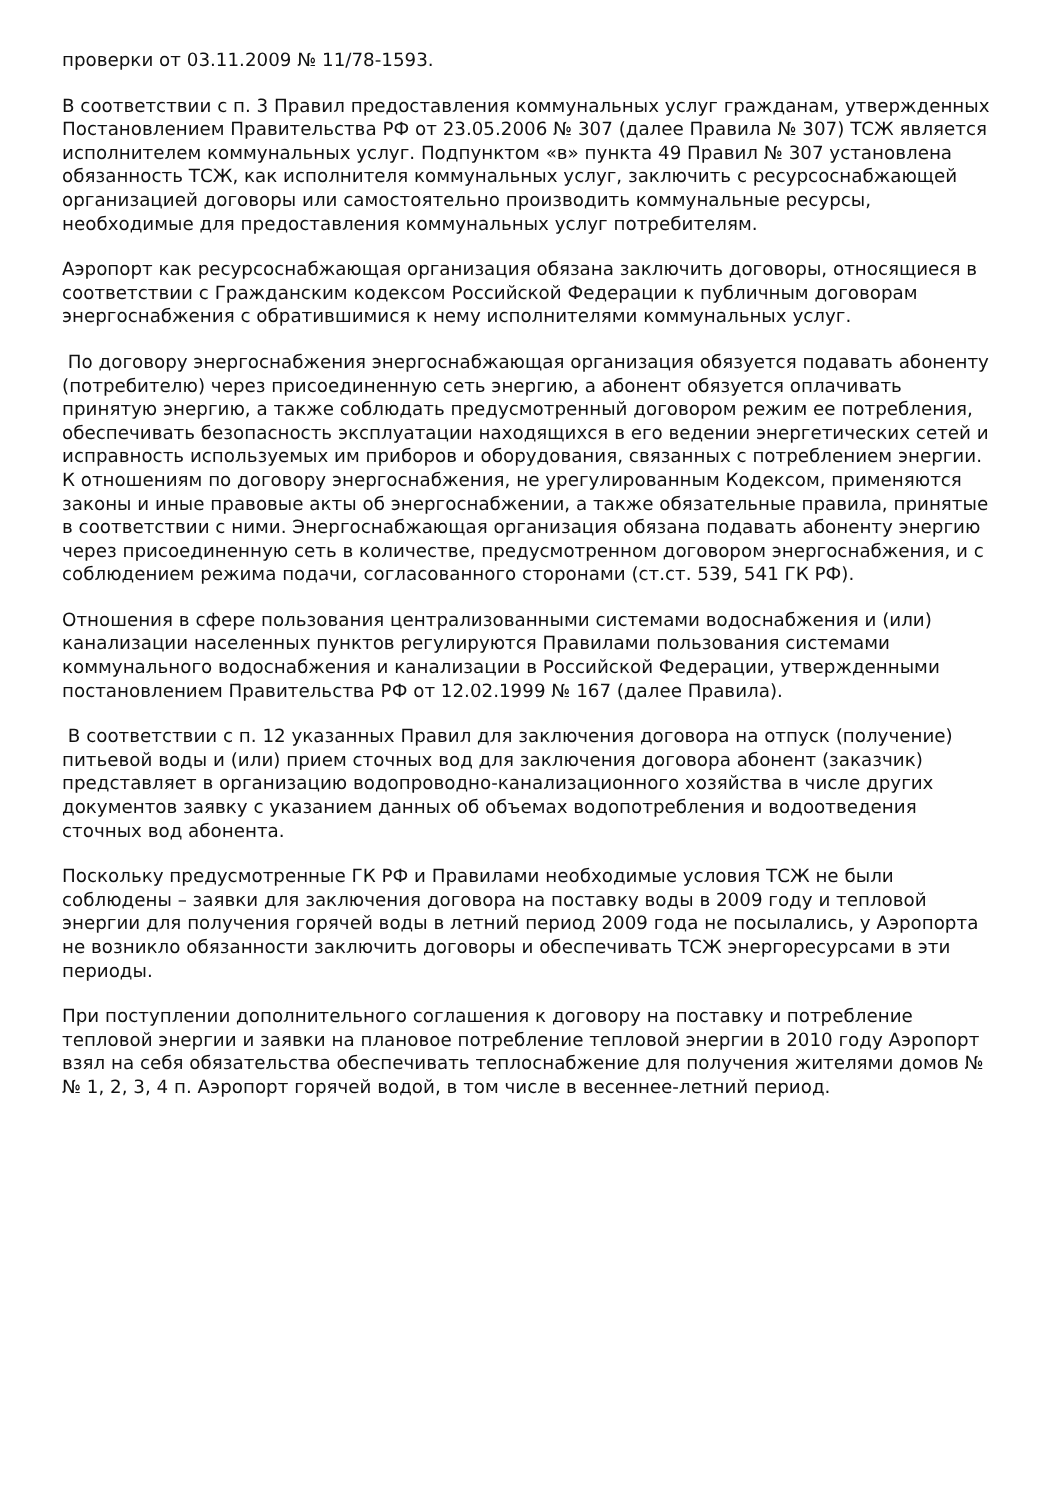проверки от 03.11.2009 № 11/78-1593.
В соответствии с п. 3 Правил предоставления коммунальных услуг гражданам, утвержденных Постановлением Правительства РФ от 23.05.2006 № 307 (далее Правила № 307) ТСЖ является исполнителем коммунальных услуг. Подпунктом «в» пункта 49 Правил № 307 установлена обязанность ТСЖ, как исполнителя коммунальных услуг, заключить с ресурсоснабжающей организацией договоры или самостоятельно производить коммунальные ресурсы, необходимые для предоставления коммунальных услуг потребителям.
Аэропорт как ресурсоснабжающая организация обязана заключить договоры, относящиеся в соответствии с Гражданским кодексом Российской Федерации к публичным договорам энергоснабжения с обратившимися к нему исполнителями коммунальных услуг.
По договору энергоснабжения энергоснабжающая организация обязуется подавать абоненту (потребителю) через присоединенную сеть энергию, а абонент обязуется оплачивать принятую энергию, а также соблюдать предусмотренный договором режим ее потребления, обеспечивать безопасность эксплуатации находящихся в его ведении энергетических сетей и исправность используемых им приборов и оборудования, связанных с потреблением энергии. К отношениям по договору энергоснабжения, не урегулированным Кодексом, применяются законы и иные правовые акты об энергоснабжении, а также обязательные правила, принятые в соответствии с ними. Энергоснабжающая организация обязана подавать абоненту энергию через присоединенную сеть в количестве, предусмотренном договором энергоснабжения, и с соблюдением режима подачи, согласованного сторонами (ст.ст. 539, 541 ГК РФ).
Отношения в сфере пользования централизованными системами водоснабжения и (или) канализации населенных пунктов регулируются Правилами пользования системами коммунального водоснабжения и канализации в Российской Федерации, утвержденными постановлением Правительства РФ от 12.02.1999 № 167 (далее Правила).
В соответствии с п. 12 указанных Правил для заключения договора на отпуск (получение) питьевой воды и (или) прием сточных вод для заключения договора абонент (заказчик) представляет в организацию водопроводно-канализационного хозяйства в числе других документов заявку с указанием данных об объемах водопотребления и водоотведения сточных вод абонента.
Поскольку предусмотренные ГК РФ и Правилами необходимые условия ТСЖ не были соблюдены – заявки для заключения договора на поставку воды в 2009 году и тепловой энергии для получения горячей воды в летний период 2009 года не посылались, у Аэропорта не возникло обязанности заключить договоры и обеспечивать ТСЖ энергоресурсами в эти периоды.
При поступлении дополнительного соглашения к договору на поставку и потребление тепловой энергии и заявки на плановое потребление тепловой энергии в 2010 году Аэропорт взял на себя обязательства обеспечивать теплоснабжение для получения жителями домов №№ 1, 2, 3, 4 п. Аэропорт горячей водой, в том числе в весеннее-летний период.